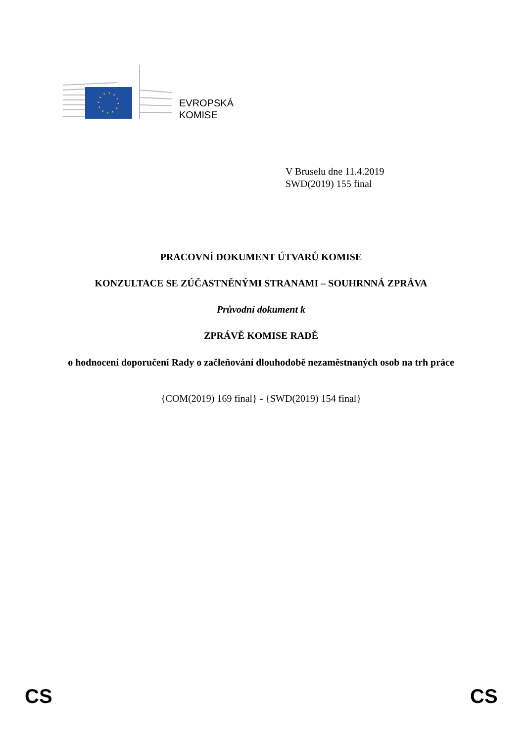EVROPSKÁ
KOMISE
V Bruselu dne 11.4.2019
SWD(2019) 155 final
PRACOVNÍ DOKUMENT ÚTVARŮ KOMISE
KONZULTACE SE ZÚČASTNĚNÝMI STRANAMI – SOUHRNNÁ ZPRÁVA
Průvodní dokument k
ZPRÁVĚ KOMISE RADĚ
o hodnocení doporučení Rady o začleňování dlouhodobě nezaměstnaných osob na trh práce
{COM(2019) 169 final} - {SWD(2019) 154 final}
CS CS